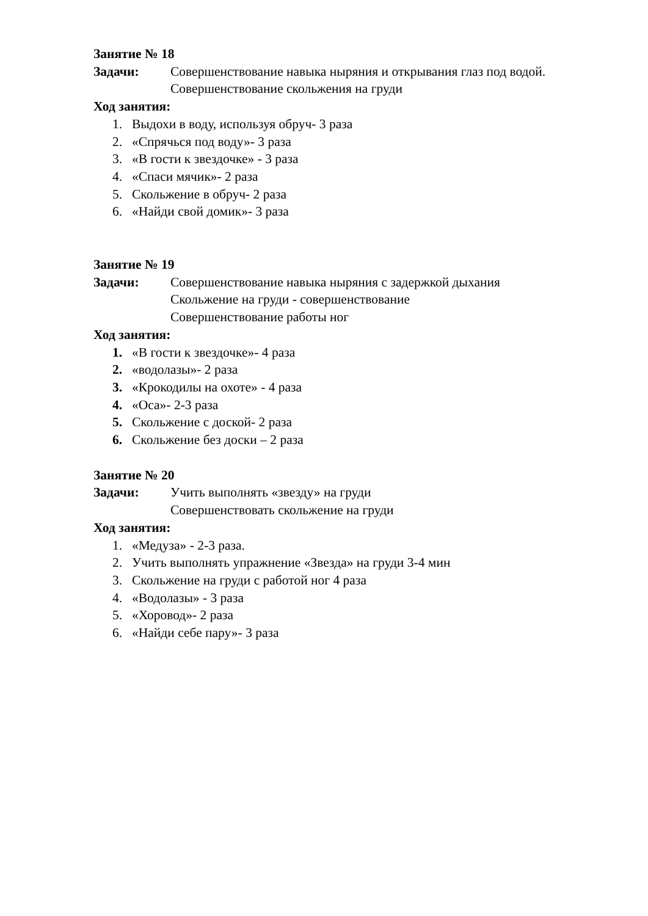Занятие № 18
Задачи: Совершенствование навыка ныряния и открывания глаз под водой.
Совершенствование скольжения на груди
Ход занятия:
1. Выдохи в воду, используя обруч- 3 раза
2. «Спрячься под воду»- 3 раза
3. «В гости к звездочке» - 3 раза
4. «Спаси мячик»- 2 раза
5. Скольжение в обруч- 2 раза
6. «Найди свой домик»- 3 раза
Занятие № 19
Задачи: Совершенствование навыка ныряния с задержкой дыхания
Скольжение на груди - совершенствование
Совершенствование работы ног
Ход занятия:
1. «В гости к звездочке»- 4 раза
2. «водолазы»- 2 раза
3. «Крокодилы на охоте» - 4 раза
4. «Оса»- 2-3 раза
5. Скольжение с доской- 2 раза
6. Скольжение без доски – 2 раза
Занятие № 20
Задачи: Учить выполнять «звезду» на груди
Совершенствовать скольжение на груди
Ход занятия:
1. «Медуза» - 2-3 раза.
2. Учить выполнять упражнение «Звезда» на груди 3-4 мин
3. Скольжение на груди с работой ног 4 раза
4. «Водолазы» - 3 раза
5. «Хоровод»- 2 раза
6. «Найди себе пару»- 3 раза